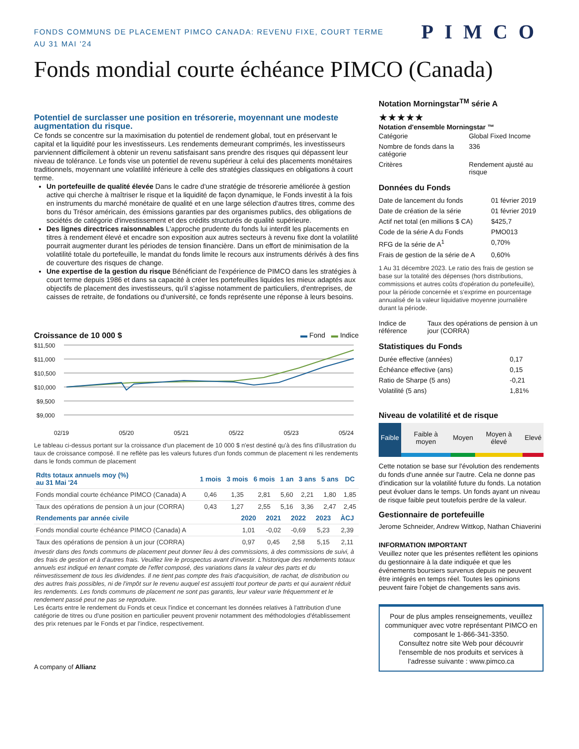FONDS COMMUNS DE PLACEMENT PIMCO CANADA: REVENU FIXE, COURT TERME
AU 31 MAI '24
PIMCO
Fonds mondial courte échéance PIMCO (Canada)
Potentiel de surclasser une position en trésorerie, moyennant une modeste augmentation du risque.
Ce fonds se concentre sur la maximisation du potentiel de rendement global, tout en préservant le capital et la liquidité pour les investisseurs. Les rendements demeurant comprimés, les investisseurs parviennent difficilement à obtenir un revenu satisfaisant sans prendre des risques qui dépassent leur niveau de tolérance. Le fonds vise un potentiel de revenu supérieur à celui des placements monétaires traditionnels, moyennant une volatilité inférieure à celle des stratégies classiques en obligations à court terme.
Un portefeuille de qualité élevée Dans le cadre d'une stratégie de trésorerie améliorée à gestion active qui cherche à maîtriser le risque et la liquidité de façon dynamique, le Fonds investit à la fois en instruments du marché monétaire de qualité et en une large sélection d'autres titres, comme des bons du Trésor américain, des émissions garanties par des organismes publics, des obligations de sociétés de catégorie d'investissement et des crédits structurés de qualité supérieure.
Des lignes directrices raisonnables L'approche prudente du fonds lui interdit les placements en titres à rendement élevé et encadre son exposition aux autres secteurs à revenu fixe dont la volatilité pourrait augmenter durant les périodes de tension financière. Dans un effort de minimisation de la volatilité totale du portefeuille, le mandat du fonds limite le recours aux instruments dérivés à des fins de couverture des risques de change.
Une expertise de la gestion du risque Bénéficiant de l'expérience de PIMCO dans les stratégies à court terme depuis 1986 et dans sa capacité à créer les portefeuilles liquides les mieux adaptés aux objectifs de placement des investisseurs, qu'il s'agisse notamment de particuliers, d'entreprises, de caisses de retraite, de fondations ou d'université, ce fonds représente une réponse à leurs besoins.
Croissance de 10 000 $ ▬ Fond ▬ Indice
$11,500
$11,000
$10,500
$10,000
$9,500
$9,000
02/19
05/20
05/21
05/22
05/23
05/24
Le tableau ci-dessus portant sur la croissance d'un placement de 10 000 $ n'est destiné qu'à des fins d'illustration du taux de croissance composé. Il ne reflète pas les valeurs futures d'un fonds commun de placement ni les rendements dans le fonds commun de placement
| Rdts totaux annuels moy (%) au 31 Mai '24 | 1 mois | 3 mois | 6 mois | 1 an | 3 ans | 5 ans | DC |
| --- | --- | --- | --- | --- | --- | --- | --- |
| Fonds mondial courte échéance PIMCO (Canada) A | 0,46 | 1,35 | 2,81 | 5,60 | 2,21 | 1,80 | 1,85 |
| Taux des opérations de pension à un jour (CORRA) | 0,43 | 1,27 | 2,55 | 5,16 | 3,36 | 2,47 | 2,45 |
| Rendements par année civile | 2020 | 2021 | 2022 | 2023 | ÀCJ |
| --- | --- | --- | --- | --- | --- |
| Fonds mondial courte échéance PIMCO (Canada) A | 1,01 | -0,02 | -0,69 | 5,23 | 2,39 |
| Taux des opérations de pension à un jour (CORRA) | 0,97 | 0,45 | 2,58 | 5,15 | 2,11 |
Investir dans des fonds communs de placement peut donner lieu à des commissions, à des commissions de suivi, à des frais de gestion et à d'autres frais. Veuillez lire le prospectus avant d'investir. L'historique des rendements totaux annuels est indiqué en tenant compte de l'effet composé, des variations dans la valeur des parts et du réinvestissement de tous les dividendes. Il ne tient pas compte des frais d'acquisition, de rachat, de distribution ou des autres frais possibles, ni de l'impôt sur le revenu auquel est assujetti tout porteur de parts et qui auraient réduit les rendements. Les fonds communs de placement ne sont pas garantis, leur valeur varie fréquemment et le rendement passé peut ne pas se reproduire.
Les écarts entre le rendement du Fonds et ceux l'indice et concernant les données relatives à l'attribution d'une catégorie de titres ou d'une position en particulier peuvent provenir notamment des méthodologies d'établissement des prix retenues par le Fonds et par l'indice, respectivement.
A company of Allianz
Notation Morningstar<sup>TM</sup> série A
★★★★★
Notation d'ensemble Morningstar ™
| Catégorie | Global Fixed Income |
| Nombre de fonds dans la catégorie | 336 |
| Critères | Rendement ajusté au risque |
Données du Fonds
| Date de lancement du fonds | 01 février 2019 |
| Date de création de la série | 01 février 2019 |
| Actif net total (en millions $ CA) | $425,7 |
| Code de la série A du Fonds | PMO013 |
| RFG de la série de A<sup>1</sup> | 0,70% |
| Frais de gestion de la série de A | 0,60% |
1 Au 31 décembre 2023. Le ratio des frais de gestion se base sur la totalité des dépenses (hors distributions, commissions et autres coûts d'opération du portefeuille), pour la période concernée et s'exprime en pourcentage annualisé de la valeur liquidative moyenne journalière durant la période.
| Indice de référence | Taux des opérations de pension à un jour (CORRA) |
Statistiques du Fonds
| Durée effective (années) | 0,17 |
| Échéance effective (ans) | 0,15 |
| Ratio de Sharpe (5 ans) | -0,21 |
| Volatilité (5 ans) | 1,81% |
Niveau de volatilité et de risque
| Faible | Faible à moyen | Moyen | Moyen à élevé | Elevé |
Cette notation se base sur l'évolution des rendements du fonds d'une année sur l'autre. Cela ne donne pas d'indication sur la volatilité future du fonds. La notation peut évoluer dans le temps. Un fonds ayant un niveau de risque faible peut toutefois perdre de la valeur.
Gestionnaire de portefeuille
Jerome Schneider, Andrew Wittkop, Nathan Chiaverini
INFORMATION IMPORTANT
Veuillez noter que les présentes reflètent les opinions du gestionnaire à la date indiquée et que les événements boursiers survenus depuis ne peuvent être intégrés en temps réel. Toutes les opinions peuvent faire l'objet de changements sans avis.
Pour de plus amples renseignements, veuillez communiquer avec votre représentant PIMCO en composant le 1-866-341-3350.
Consultez notre site Web pour découvrir l'ensemble de nos produits et services à l'adresse suivante : www.pimco.ca